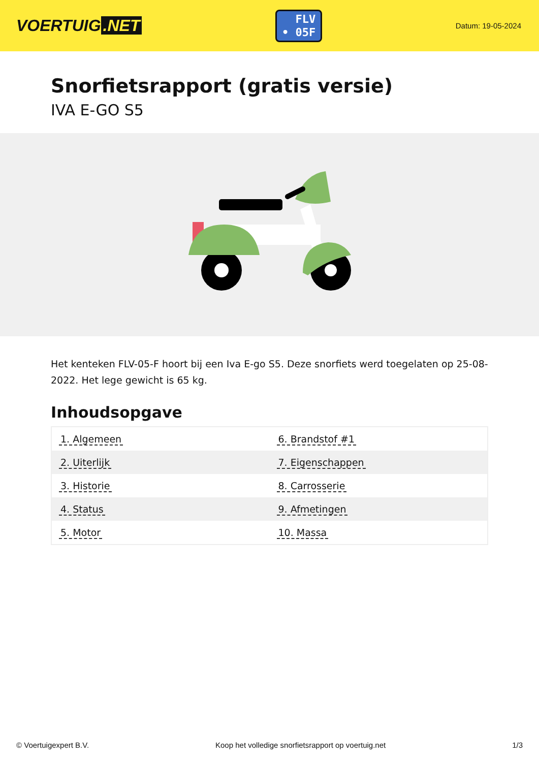VOERTUIG.NET
FLV
• 05F
Datum: 19-05-2024
Snorfietsrapport (gratis versie)
IVA E-GO S5
Het kenteken FLV-05-F hoort bij een Iva E-go S5. Deze snorfiets werd toegelaten op 25-08-2022. Het lege gewicht is 65 kg.
Inhoudsopgave
| 1. Algemeen | 6. Brandstof #1 |
| 2. Uiterlijk | 7. Eigenschappen |
| 3. Historie | 8. Carrosserie |
| 4. Status | 9. Afmetingen |
| 5. Motor | 10. Massa |
© Voertuigexpert B.V. Koop het volledige snorfietsrapport op voertuig.net 1/3